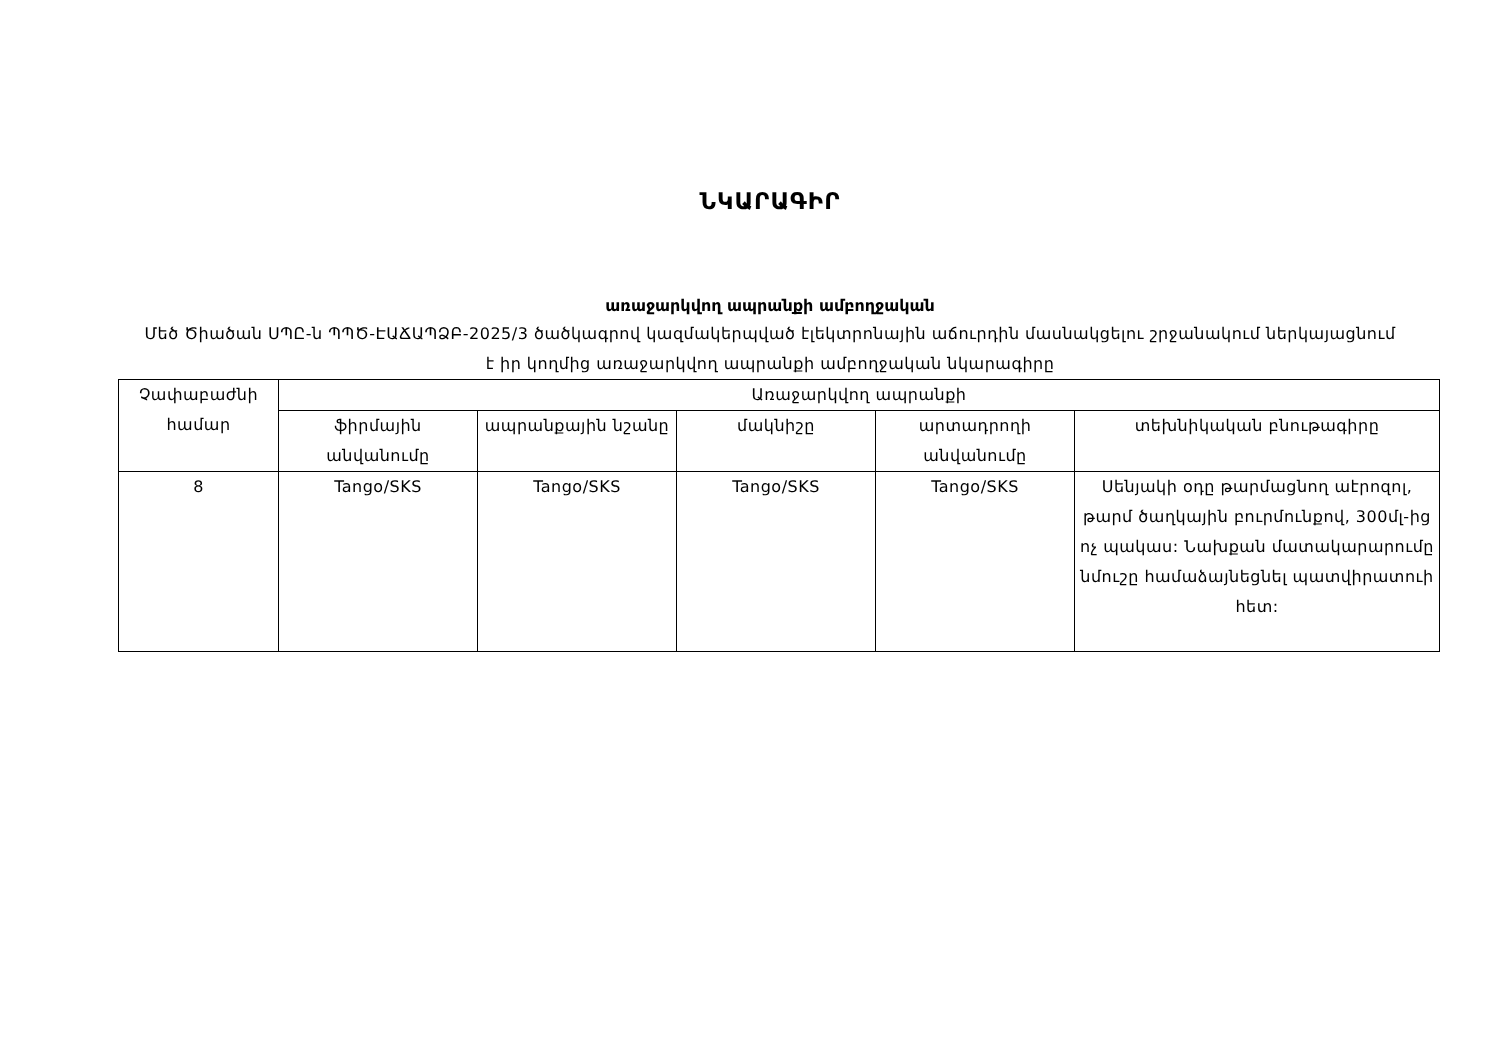ՆԿԱՐԱԳԻՐ
առաջարկվող ապրանքի ամբողջական
Մեծ Ծիածան ՍՊԸ-ն ՊՊԾ-ԷԱՃԱՊՁԲ-2025/3 ծածկագրով կազմակերպված էլեկտրոնային աճուրդին մասնակցելու շրջանակում ներկայացնում է իր կողմից առաջարկվող ապրանքի ամբողջական նկարագիրը
| Չափաբաժնի համար | Առաջարկվող ապրանքի | | | | |
| --- | --- | --- | --- | --- | --- |
| | ֆիրմային անվանումը | ապրանքային նշանը | մակնիշը | արտադրողի անվանումը | տեխնիկական բնութագիրը |
| 8 | Tango/SKS | Tango/SKS | Tango/SKS | Tango/SKS | Սենյակի օդը թարմացնող աէրոզոլ, թարմ ծաղկային բուրմունքով, 300մլ-ից ոչ պակաս: Նախքան մատակարարումը նմուշը համաձայնեցնել պատվիրատուի հետ: |